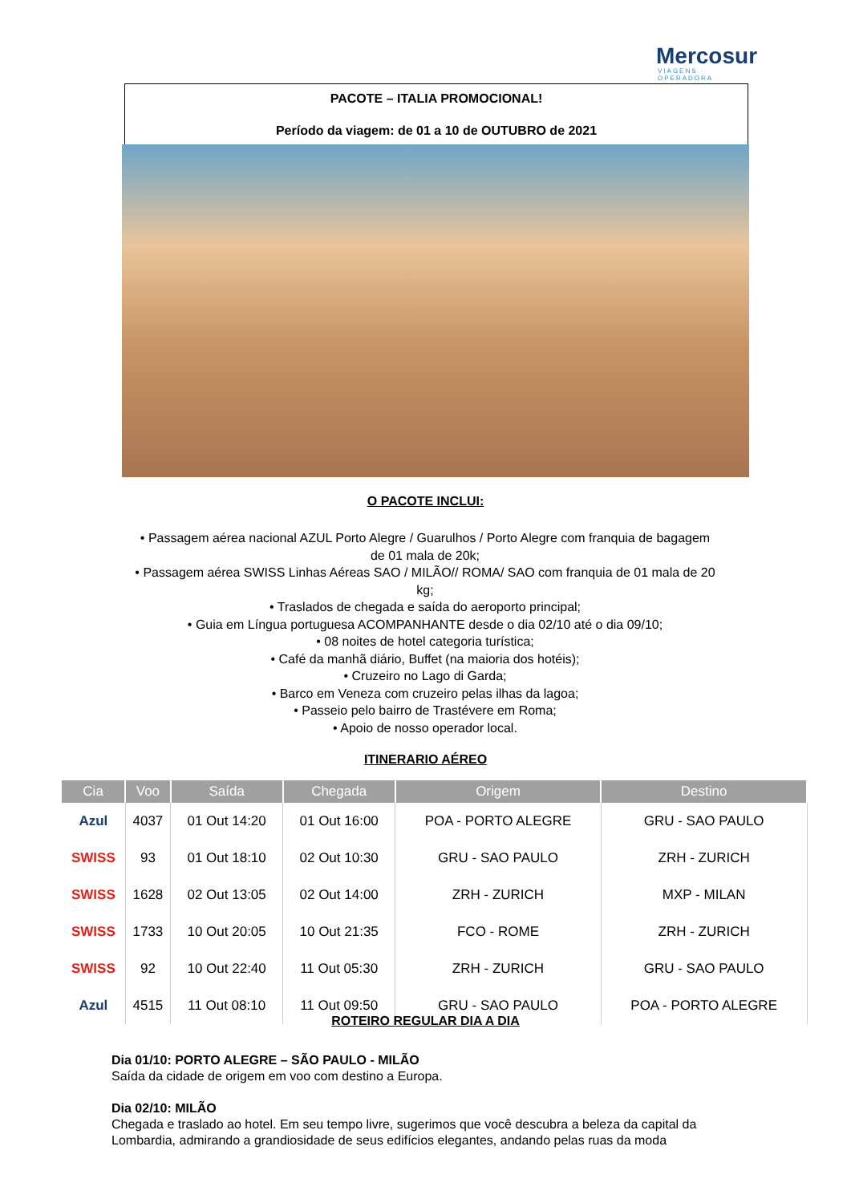Mercosur
VIAGENS · OPERADORA
PACOTE – ITALIA PROMOCIONAL!
Período da viagem: de 01 a 10 de OUTUBRO de 2021
O PACOTE INCLUI:
• Passagem aérea nacional AZUL Porto Alegre / Guarulhos / Porto Alegre com franquia de bagagem de 01 mala de 20k;
• Passagem aérea SWISS Linhas Aéreas SAO / MILÃO// ROMA/ SAO com franquia de 01 mala de 20 kg;
• Traslados de chegada e saída do aeroporto principal;
• Guia em Língua portuguesa ACOMPANHANTE desde o dia 02/10 até o dia 09/10;
• 08 noites de hotel categoria turística;
• Café da manhã diário, Buffet (na maioria dos hotéis);
• Cruzeiro no Lago di Garda;
• Barco em Veneza com cruzeiro pelas ilhas da lagoa;
• Passeio pelo bairro de Trastévere em Roma;
• Apoio de nosso operador local.
ITINERARIO AÉREO
| Cia | Voo | Saída | Chegada | Origem | Destino |
| --- | --- | --- | --- | --- | --- |
| Azul | 4037 | 01 Out 14:20 | 01 Out 16:00 | POA - PORTO ALEGRE | GRU - SAO PAULO |
| SWISS | 93 | 01 Out 18:10 | 02 Out 10:30 | GRU - SAO PAULO | ZRH - ZURICH |
| SWISS | 1628 | 02 Out 13:05 | 02 Out 14:00 | ZRH - ZURICH | MXP - MILAN |
| SWISS | 1733 | 10 Out 20:05 | 10 Out 21:35 | FCO - ROME | ZRH - ZURICH |
| SWISS | 92 | 10 Out 22:40 | 11 Out 05:30 | ZRH - ZURICH | GRU - SAO PAULO |
| Azul | 4515 | 11 Out 08:10 | 11 Out 09:50 | GRU - SAO PAULO | POA - PORTO ALEGRE |
ROTEIRO REGULAR DIA A DIA
Dia 01/10: PORTO ALEGRE – SÃO PAULO - MILÃO
Saída da cidade de origem em voo com destino a Europa.
Dia 02/10: MILÃO
Chegada e traslado ao hotel. Em seu tempo livre, sugerimos que você descubra a beleza da capital da Lombardia, admirando a grandiosidade de seus edifícios elegantes, andando pelas ruas da moda